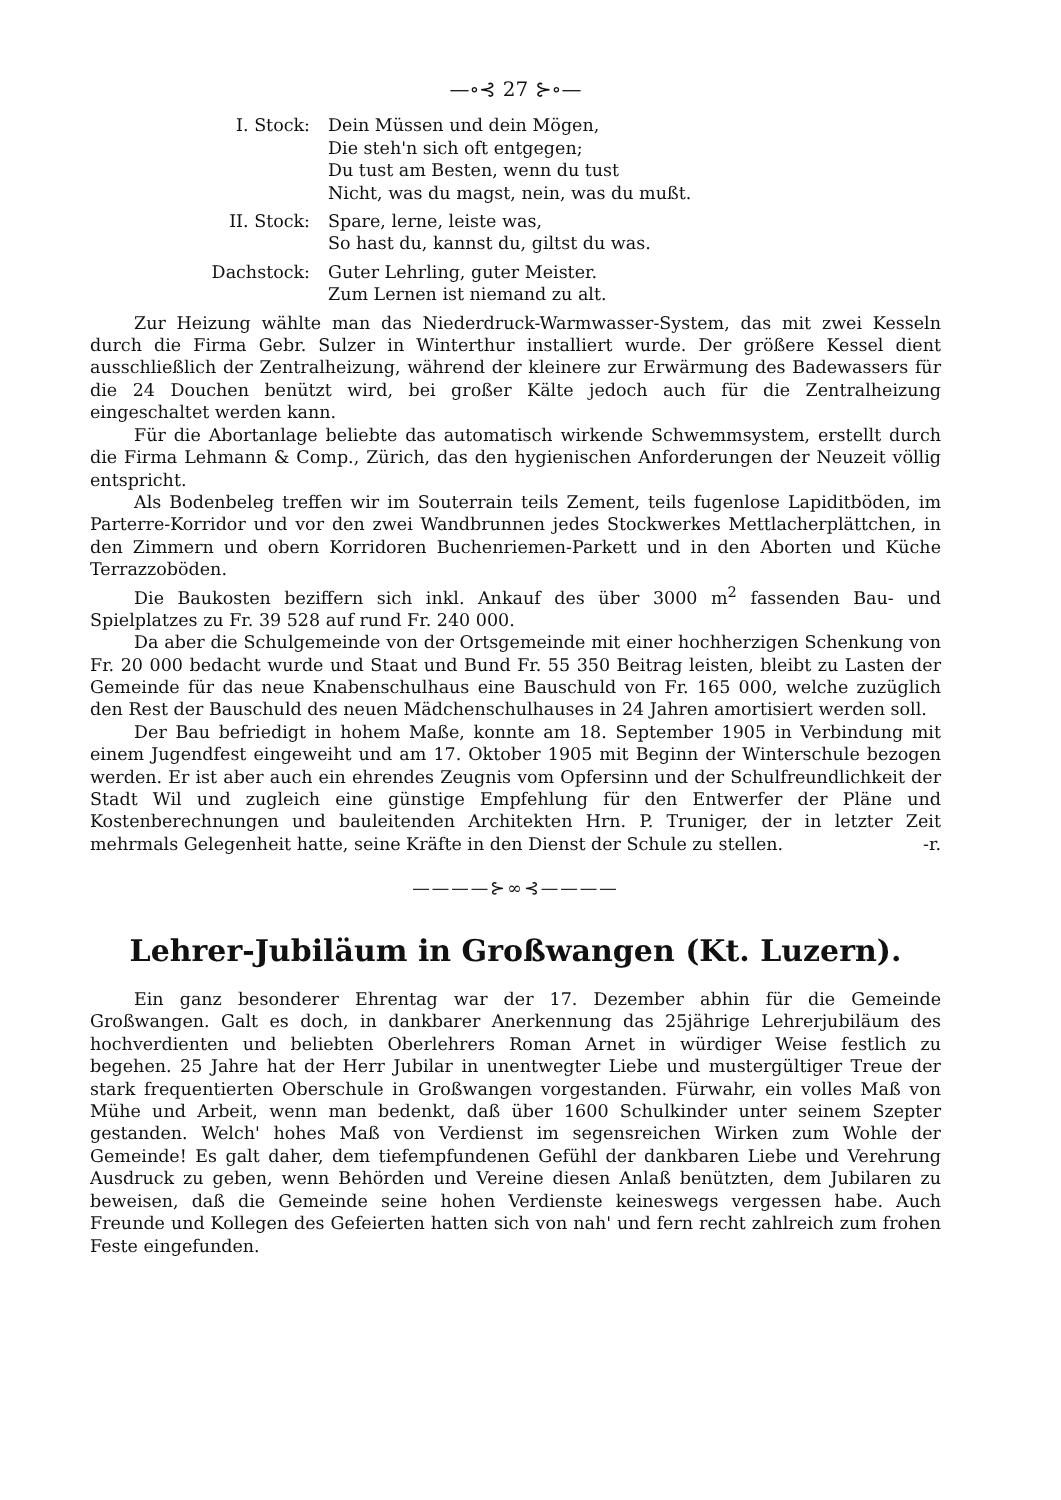—∘⊰ 27 ⊱∘—
I. Stock:
Dein Müssen und dein Mögen,
Die steh'n sich oft entgegen;
Du tust am Besten, wenn du tust
Nicht, was du magst, nein, was du mußt.
II. Stock:
Spare, lerne, leiste was,
So hast du, kannst du, giltst du was.
Dachstock:
Guter Lehrling, guter Meister.
Zum Lernen ist niemand zu alt.
Zur Heizung wählte man das Niederdruck-Warmwasser-System, das mit zwei Kesseln durch die Firma Gebr. Sulzer in Winterthur installiert wurde. Der größere Kessel dient ausschließlich der Zentralheizung, während der kleinere zur Erwärmung des Badewassers für die 24 Douchen benützt wird, bei großer Kälte jedoch auch für die Zentralheizung eingeschaltet werden kann.
Für die Abortanlage beliebte das automatisch wirkende Schwemmsystem, erstellt durch die Firma Lehmann & Comp., Zürich, das den hygienischen Anforderungen der Neuzeit völlig entspricht.
Als Bodenbeleg treffen wir im Souterrain teils Zement, teils fugenlose Lapiditböden, im Parterre-Korridor und vor den zwei Wandbrunnen jedes Stockwerkes Mettlacherplättchen, in den Zimmern und obern Korridoren Buchenriemen-Parkett und in den Aborten und Küche Terrazzoböden.
Die Baukosten beziffern sich inkl. Ankauf des über 3000 m<sup>2</sup> fassenden Bau- und Spielplatzes zu Fr. 39 528 auf rund Fr. 240 000.
Da aber die Schulgemeinde von der Ortsgemeinde mit einer hochherzigen Schenkung von Fr. 20 000 bedacht wurde und Staat und Bund Fr. 55 350 Beitrag leisten, bleibt zu Lasten der Gemeinde für das neue Knabenschulhaus eine Bauschuld von Fr. 165 000, welche zuzüglich den Rest der Bauschuld des neuen Mädchenschulhauses in 24 Jahren amortisiert werden soll.
Der Bau befriedigt in hohem Maße, konnte am 18. September 1905 in Verbindung mit einem Jugendfest eingeweiht und am 17. Oktober 1905 mit Beginn der Winterschule bezogen werden. Er ist aber auch ein ehrendes Zeugnis vom Opfersinn und der Schulfreundlichkeit der Stadt Wil und zugleich eine günstige Empfehlung für den Entwerfer der Pläne und Kostenberechnungen und bauleitenden Architekten Hrn. P. Truniger, der in letzter Zeit mehrmals Gelegenheit hatte, seine Kräfte in den Dienst der Schule zu stellen. -r.
————⊱∞⊰————
Lehrer-Jubiläum in Großwangen (Kt. Luzern).
Ein ganz besonderer Ehrentag war der 17. Dezember abhin für die Gemeinde Großwangen. Galt es doch, in dankbarer Anerkennung das 25jährige Lehrerjubiläum des hochverdienten und beliebten Oberlehrers Roman Arnet in würdiger Weise festlich zu begehen. 25 Jahre hat der Herr Jubilar in unentwegter Liebe und mustergültiger Treue der stark frequentierten Oberschule in Großwangen vorgestanden. Fürwahr, ein volles Maß von Mühe und Arbeit, wenn man bedenkt, daß über 1600 Schulkinder unter seinem Szepter gestanden. Welch' hohes Maß von Verdienst im segensreichen Wirken zum Wohle der Gemeinde! Es galt daher, dem tiefempfundenen Gefühl der dankbaren Liebe und Verehrung Ausdruck zu geben, wenn Behörden und Vereine diesen Anlaß benützten, dem Jubilaren zu beweisen, daß die Gemeinde seine hohen Verdienste keineswegs vergessen habe. Auch Freunde und Kollegen des Gefeierten hatten sich von nah' und fern recht zahlreich zum frohen Feste eingefunden.